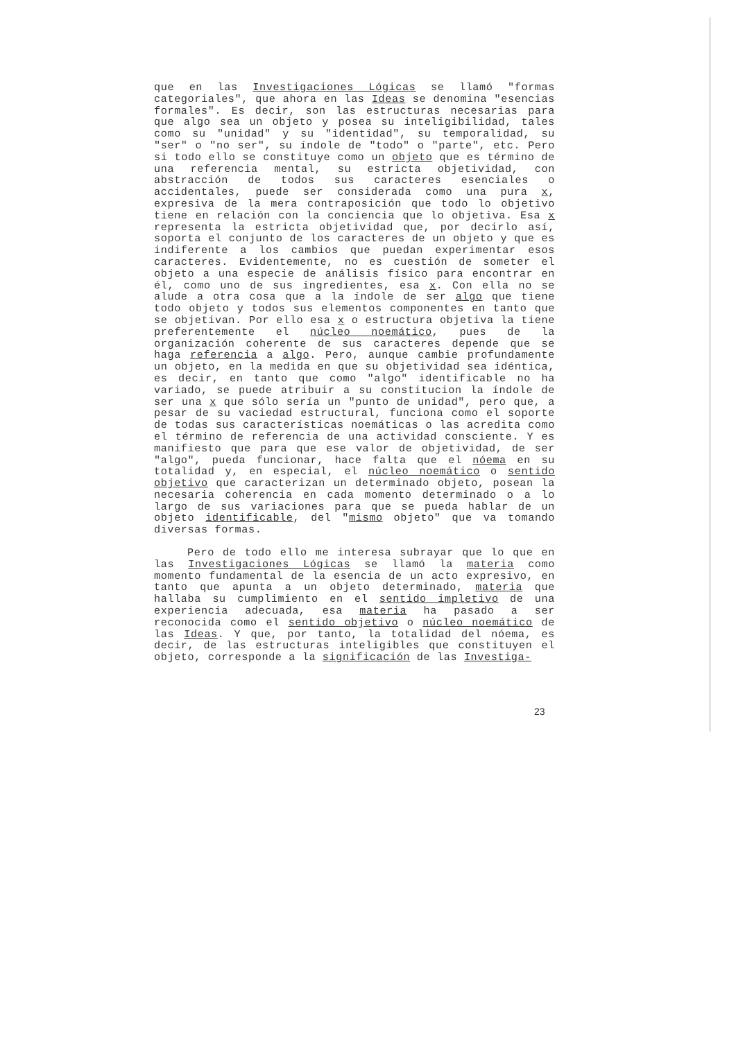que en las Investigaciones Lógicas se llamó "formas categoriales", que ahora en las Ideas se denomina "esencias formales". Es decir, son las estructuras necesarias para que algo sea un objeto y posea su inteligibilidad, tales como su "unidad" y su "identidad", su temporalidad, su "ser" o "no ser", su índole de "todo" o "parte", etc. Pero si todo ello se constituye como un objeto que es término de una referencia mental, su estricta objetividad, con abstracción de todos sus caracteres esenciales o accidentales, puede ser considerada como una pura x, expresiva de la mera contraposición que todo lo objetivo tiene en relación con la conciencia que lo objetiva. Esa x representa la estricta objetividad que, por decirlo así, soporta el conjunto de los caracteres de un objeto y que es indiferente a los cambios que puedan experimentar esos caracteres. Evidentemente, no es cuestión de someter el objeto a una especie de análisis físico para encontrar en él, como uno de sus ingredientes, esa x. Con ella no se alude a otra cosa que a la índole de ser algo que tiene todo objeto y todos sus elementos componentes en tanto que se objetivan. Por ello esa x o estructura objetiva la tiene preferentemente el núcleo noemático, pues de la organización coherente de sus caracteres depende que se haga referencia a algo. Pero, aunque cambie profundamente un objeto, en la medida en que su objetividad sea idéntica, es decir, en tanto que como "algo" identificable no ha variado, se puede atribuir a su constitucion la índole de ser una x que sólo sería un "punto de unidad", pero que, a pesar de su vaciedad estructural, funciona como el soporte de todas sus características noemáticas o las acredita como el término de referencia de una actividad consciente. Y es manifiesto que para que ese valor de objetividad, de ser "algo", pueda funcionar, hace falta que el nóema en su totalidad y, en especial, el núcleo noemático o sentido objetivo que caracterizan un determinado objeto, posean la necesaria coherencia en cada momento determinado o a lo largo de sus variaciones para que se pueda hablar de un objeto identificable, del "mismo objeto" que va tomando diversas formas.
Pero de todo ello me interesa subrayar que lo que en las Investigaciones Lógicas se llamó la materia como momento fundamental de la esencia de un acto expresivo, en tanto que apunta a un objeto determinado, materia que hallaba su cumplimiento en el sentido impletivo de una experiencia adecuada, esa materia ha pasado a ser reconocida como el sentido objetivo o núcleo noemático de las Ideas. Y que, por tanto, la totalidad del nóema, es decir, de las estructuras inteligibles que constituyen el objeto, corresponde a la significación de las Investiga-
23